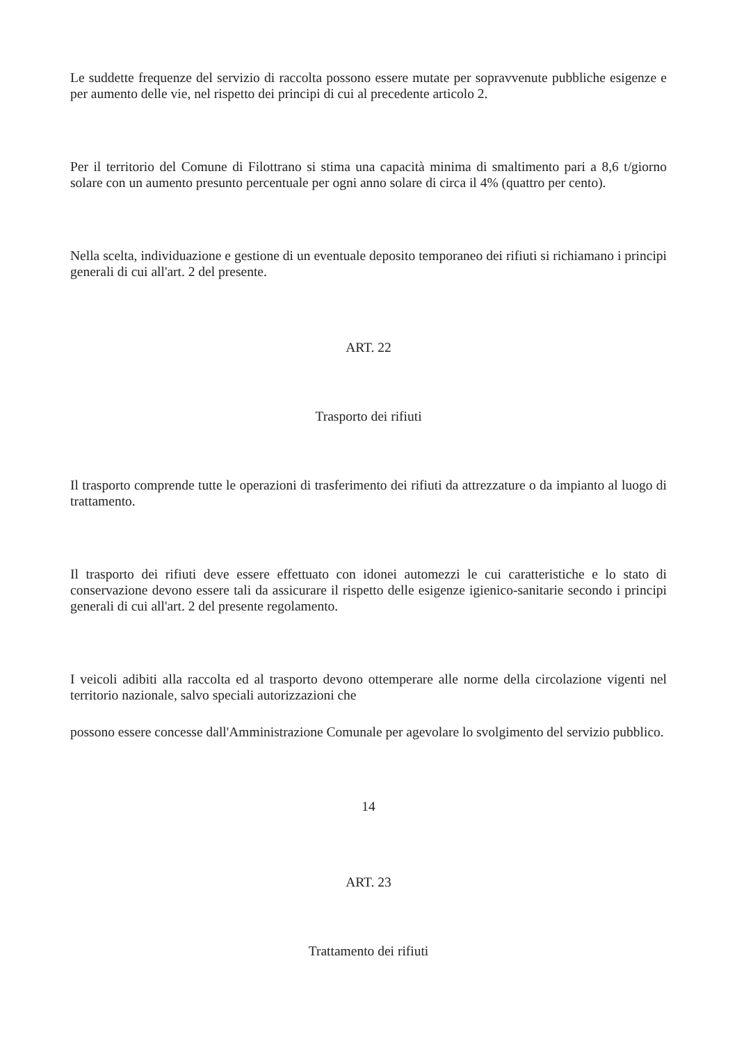Le suddette frequenze del servizio di raccolta possono essere mutate per sopravvenute pubbliche esigenze e per aumento delle vie, nel rispetto dei principi di cui al precedente articolo 2.
Per il territorio del Comune di Filottrano si stima una capacità minima di smaltimento pari a 8,6 t/giorno solare con un aumento presunto percentuale per ogni anno solare di circa il 4% (quattro per cento).
Nella scelta, individuazione e gestione di un eventuale deposito temporaneo dei rifiuti si richiamano i principi generali di cui all'art. 2 del presente.
ART. 22
Trasporto dei rifiuti
Il trasporto comprende tutte le operazioni di trasferimento dei rifiuti da attrezzature o da impianto al luogo di trattamento.
Il trasporto dei rifiuti deve essere effettuato con idonei automezzi le cui caratteristiche e lo stato di conservazione devono essere tali da assicurare il rispetto delle esigenze igienico-sanitarie secondo i principi generali di cui all'art. 2 del presente regolamento.
I veicoli adibiti alla raccolta ed al trasporto devono ottemperare alle norme della circolazione vigenti nel territorio nazionale, salvo speciali autorizzazioni che
possono essere concesse dall'Amministrazione Comunale per agevolare lo svolgimento del servizio pubblico.
14
ART. 23
Trattamento dei rifiuti